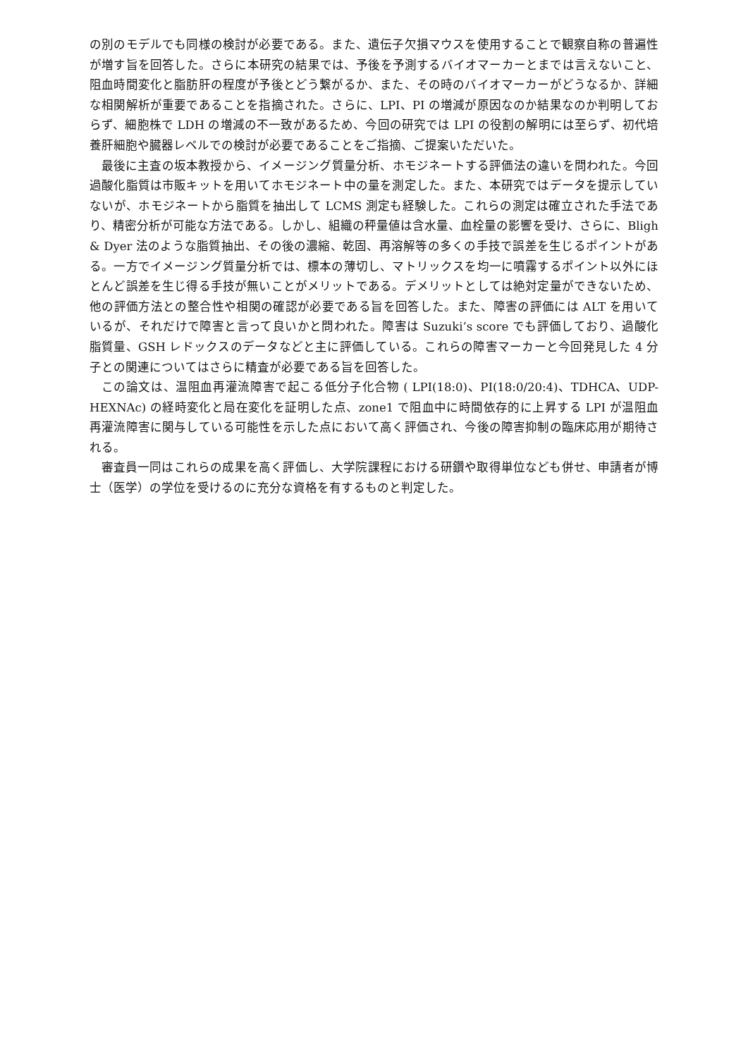の別のモデルでも同様の検討が必要である。また、遺伝子欠損マウスを使用することで観察自称の普遍性が増す旨を回答した。さらに本研究の結果では、予後を予測するバイオマーカーとまでは言えないこと、阻血時間変化と脂肪肝の程度が予後とどう繋がるか、また、その時のバイオマーカーがどうなるか、詳細な相関解析が重要であることを指摘された。さらに、LPI、PI の増減が原因なのか結果なのか判明しておらず、細胞株で LDH の増減の不一致があるため、今回の研究では LPI の役割の解明には至らず、初代培養肝細胞や臓器レベルでの検討が必要であることをご指摘、ご提案いただいた。
最後に主査の坂本教授から、イメージング質量分析、ホモジネートする評価法の違いを問われた。今回過酸化脂質は市販キットを用いてホモジネート中の量を測定した。また、本研究ではデータを提示していないが、ホモジネートから脂質を抽出して LCMS 測定も経験した。これらの測定は確立された手法であり、精密分析が可能な方法である。しかし、組織の秤量値は含水量、血栓量の影響を受け、さらに、Bligh & Dyer 法のような脂質抽出、その後の濃縮、乾固、再溶解等の多くの手技で誤差を生じるポイントがある。一方でイメージング質量分析では、標本の薄切し、マトリックスを均一に噴霧するポイント以外にほとんど誤差を生じ得る手技が無いことがメリットである。デメリットとしては絶対定量ができないため、他の評価方法との整合性や相関の確認が必要である旨を回答した。また、障害の評価には ALT を用いているが、それだけで障害と言って良いかと問われた。障害は Suzuki’s score でも評価しており、過酸化脂質量、GSH レドックスのデータなどと主に評価している。これらの障害マーカーと今回発見した 4 分子との関連についてはさらに精査が必要である旨を回答した。
この論文は、温阻血再灌流障害で起こる低分子化合物 ( LPI(18:0)、PI(18:0/20:4)、TDHCA、UDP-HEXNAc) の経時変化と局在変化を証明した点、zone1 で阻血中に時間依存的に上昇する LPI が温阻血再灌流障害に関与している可能性を示した点において高く評価され、今後の障害抑制の臨床応用が期待される。
審査員一同はこれらの成果を高く評価し、大学院課程における研鑽や取得単位なども併せ、申請者が博士（医学）の学位を受けるのに充分な資格を有するものと判定した。